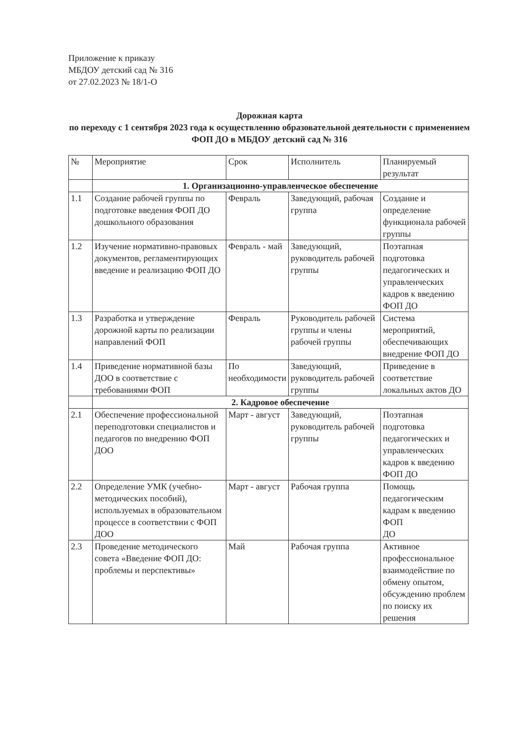Приложение к приказу
МБДОУ детский сад № 316
от 27.02.2023 № 18/1-О
Дорожная карта
по переходу с 1 сентября 2023 года к осуществлению образовательной деятельности с применением ФОП ДО в МБДОУ детский сад № 316
| № | Мероприятие | Срок | Исполнитель | Планируемый результат |
| | 1. Организационно-управленческое обеспечение | | | |
| 1.1 | Создание рабочей группы по подготовке введения ФОП ДО дошкольного образования | Февраль | Заведующий, рабочая группа | Создание и определение функционала рабочей группы |
| 1.2 | Изучение нормативно-правовых документов, регламентирующих введение и реализацию ФОП ДО | Февраль - май | Заведующий, руководитель рабочей группы | Поэтапная подготовка педагогических и управленческих кадров к введению ФОП ДО |
| 1.3 | Разработка и утверждение дорожной карты по реализации направлений ФОП | Февраль | Руководитель рабочей группы и члены рабочей группы | Система мероприятий, обеспечивающих внедрение ФОП ДО |
| 1.4 | Приведение нормативной базы ДОО в соответствие с требованиями ФОП | По необходимости | Заведующий, руководитель рабочей группы | Приведение в соответствие локальных актов ДО |
| | 2. Кадровое обеспечение | | | |
| 2.1 | Обеспечение профессиональной переподготовки специалистов и педагогов по внедрению ФОП ДОО | Март - август | Заведующий, руководитель рабочей группы | Поэтапная подготовка педагогических и управленческих кадров к введению ФОП ДО |
| 2.2 | Определение УМК (учебно-методических пособий), используемых в образовательном процессе в соответствии с ФОП ДОО | Март - август | Рабочая группа | Помощь педагогическим кадрам к введению ФОП ДО |
| 2.3 | Проведение методического совета «Введение ФОП ДО: проблемы и перспективы» | Май | Рабочая группа | Активное профессиональное взаимодействие по обмену опытом, обсуждению проблем по поиску их решения |